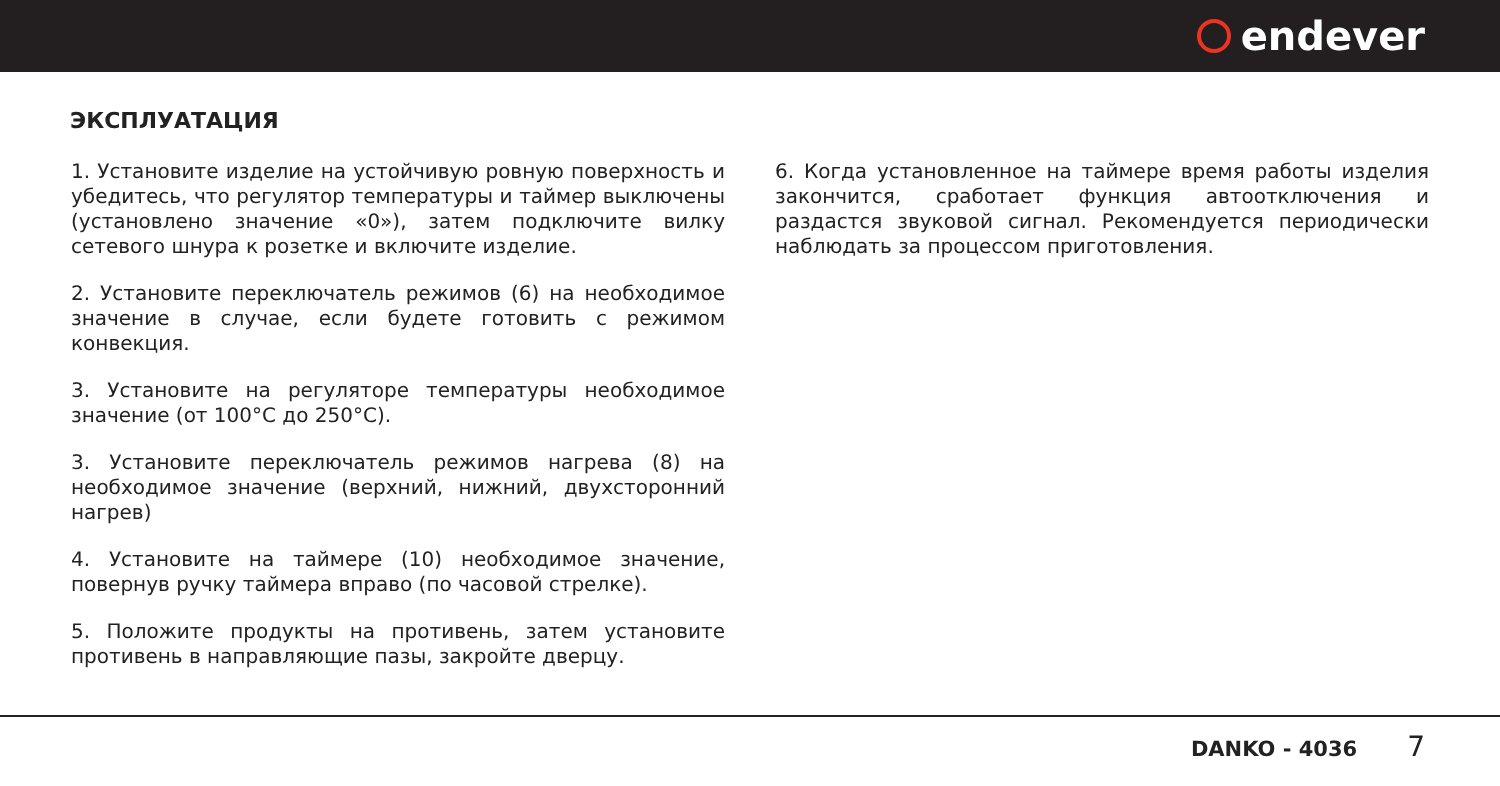endever
ЭКСПЛУАТАЦИЯ
1. Установите изделие на устойчивую ровную поверхность и убедитесь, что регулятор температуры и таймер выключены (установлено значение «0»), затем подключите вилку сетевого шнура к розетке и включите изделие.
2. Установите переключатель режимов (6) на необходимое значение в случае, если будете готовить с режимом конвекция.
3. Установите на регуляторе температуры необходимое значение (от 100°С до 250°С).
3. Установите переключатель режимов нагрева (8) на необходимое значение (верхний, нижний, двухсторонний нагрев)
4. Установите на таймере (10) необходимое значение, повернув ручку таймера вправо (по часовой стрелке).
5. Положите продукты на противень, затем установите противень в направляющие пазы, закройте дверцу.
6. Когда установленное на таймере время работы изделия закончится, сработает функция автоотключения и раздастся звуковой сигнал. Рекомендуется периодически наблюдать за процессом приготовления.
DANKO - 4036 7